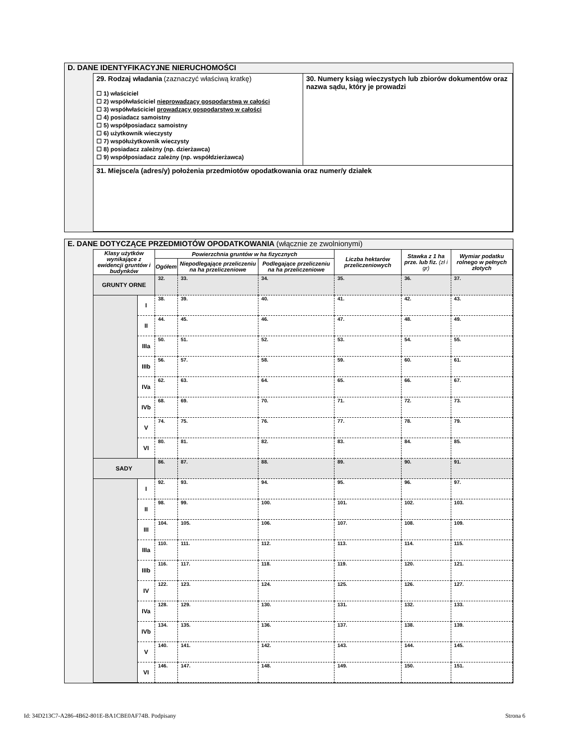D. DANE IDENTYFIKACYJNE NIERUCHOMOŚCI
| 29. Rodzaj władania (zaznaczyć właściwą kratkę) ☐ 1) właściciel ☐ 2) współwłaściciel nieprowadzący gospodarstwa w całości ☐ 3) współwłaściciel prowadzący gospodarstwo w całości ☐ 4) posiadacz samoistny ☐ 5) współposiadacz samoistny ☐ 6) użytkownik wieczysty ☐ 7) współużytkownik wieczysty ☐ 8) posiadacz zależny (np. dzierżawca) ☐ 9) współposiadacz zależny (np. współdzierżawca) | 30. Numery ksiąg wieczystych lub zbiorów dokumentów oraz nazwa sądu, który je prowadzi |
| 31. Miejsce/a (adres/y) położenia przedmiotów opodatkowania oraz numer/y działek | |
E. DANE DOTYCZĄCE PRZEDMIOTÓW OPODATKOWANIA (włącznie ze zwolnionymi)
| Klasy użytków wynikające z ewidencji gruntów i budynków | | Powierzchnia gruntów w ha fizycznych | | | Liczba hektarów przeliczeniowych | Stawka z 1 ha prze. lub fiz. (zł i gr) | Wymiar podatku rolnego w pełnych złotych |
| --- | --- | --- | --- | --- | --- | --- | --- |
| | | Ogółem | Niepodlegające przeliczeniu na ha przeliczeniowe | Podlegające przeliczeniu na ha przeliczeniowe | | | |
| GRUNTY ORNE | | 32. | 33. | 34. | 35. | 36. | 37. |
| | I | 38. | 39. | 40. | 41. | 42. | 43. |
| | II | 44. | 45. | 46. | 47. | 48. | 49. |
| | IIIa | 50. | 51. | 52. | 53. | 54. | 55. |
| | IIIb | 56. | 57. | 58. | 59. | 60. | 61. |
| | IVa | 62. | 63. | 64. | 65. | 66. | 67. |
| | IVb | 68. | 69. | 70. | 71. | 72. | 73. |
| | V | 74. | 75. | 76. | 77. | 78. | 79. |
| | VI | 80. | 81. | 82. | 83. | 84. | 85. |
| SADY | | 86. | 87. | 88. | 89. | 90. | 91. |
| | I | 92. | 93. | 94. | 95. | 96. | 97. |
| | II | 98. | 99. | 100. | 101. | 102. | 103. |
| | III | 104. | 105. | 106. | 107. | 108. | 109. |
| | IIIa | 110. | 111. | 112. | 113. | 114. | 115. |
| | IIIb | 116. | 117. | 118. | 119. | 120. | 121. |
| | IV | 122. | 123. | 124. | 125. | 126. | 127. |
| | IVa | 128. | 129. | 130. | 131. | 132. | 133. |
| | IVb | 134. | 135. | 136. | 137. | 138. | 139. |
| | V | 140. | 141. | 142. | 143. | 144. | 145. |
| | VI | 146. | 147. | 148. | 149. | 150. | 151. |
Id: 34D213C7-A286-4B62-801E-BA1CBE0AF74B. Podpisany Strona 6